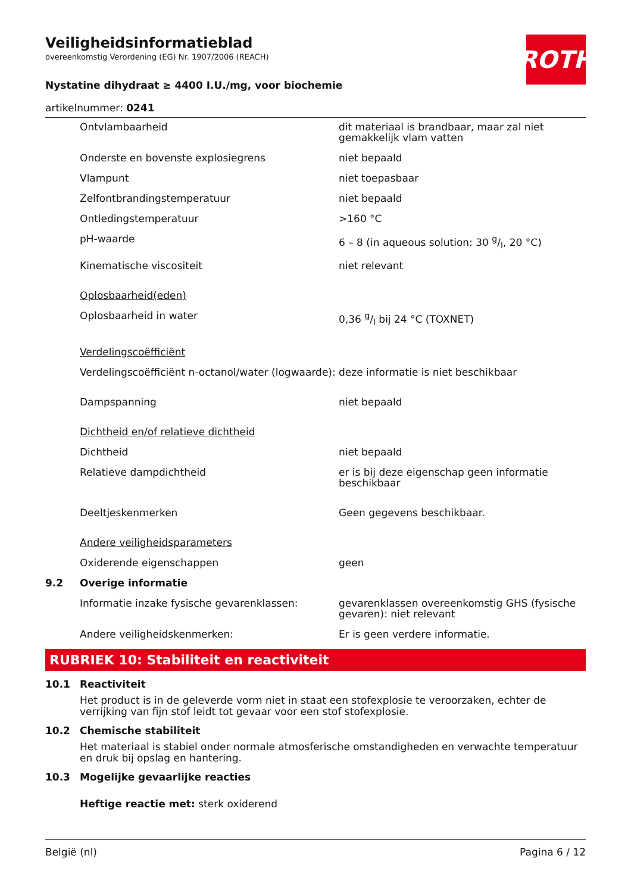ROTH
Veiligheidsinformatieblad
overeenkomstig Verordening (EG) Nr. 1907/2006 (REACH)
Nystatine dihydraat ≥ 4400 I.U./mg, voor biochemie
artikelnummer: 0241
| | Ontvlambaarheid | dit materiaal is brandbaar, maar zal niet gemakkelijk vlam vatten |
| | Onderste en bovenste explosiegrens | niet bepaald |
| | Vlampunt | niet toepasbaar |
| | Zelfontbrandingstemperatuur | niet bepaald |
| | Ontledingstemperatuur | >160 °C |
| | pH-waarde | 6 – 8 (in aqueous solution: 30 g/l, 20 °C) |
| | Kinematische viscositeit | niet relevant |
| | Oplosbaarheid(eden) | |
| | Oplosbaarheid in water | 0,36 g/l bij 24 °C (TOXNET) |
| | Verdelingscoëfficiënt | |
| | Verdelingscoëfficiënt n-octanol/water (logwaarde): | deze informatie is niet beschikbaar |
| | Dampspanning | niet bepaald |
| | Dichtheid en/of relatieve dichtheid | |
| | Dichtheid | niet bepaald |
| | Relatieve dampdichtheid | er is bij deze eigenschap geen informatie beschikbaar |
| | Deeltjeskenmerken | Geen gegevens beschikbaar. |
| | Andere veiligheidsparameters | |
| | Oxiderende eigenschappen | geen |
| 9.2 | Overige informatie | |
| | Informatie inzake fysische gevarenklassen: | gevarenklassen overeenkomstig GHS (fysische gevaren): niet relevant |
| | Andere veiligheidskenmerken: | Er is geen verdere informatie. |
RUBRIEK 10: Stabiliteit en reactiviteit
10.1 Reactiviteit
Het product is in de geleverde vorm niet in staat een stofexplosie te veroorzaken, echter de verrijking van fijn stof leidt tot gevaar voor een stof stofexplosie.
10.2 Chemische stabiliteit
Het materiaal is stabiel onder normale atmosferische omstandigheden en verwachte temperatuur en druk bij opslag en hantering.
10.3 Mogelijke gevaarlijke reacties
Heftige reactie met: sterk oxiderend
België (nl) Pagina 6 / 12